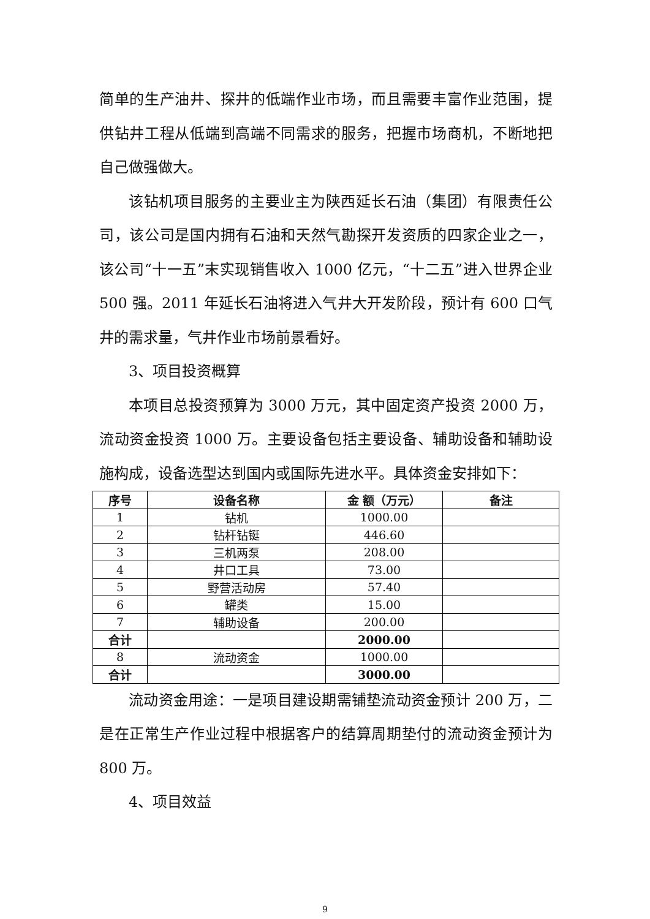简单的生产油井、探井的低端作业市场，而且需要丰富作业范围，提供钻井工程从低端到高端不同需求的服务，把握市场商机，不断地把自己做强做大。
该钻机项目服务的主要业主为陕西延长石油（集团）有限责任公司，该公司是国内拥有石油和天然气勘探开发资质的四家企业之一，该公司“十一五”末实现销售收入 1000 亿元，“十二五”进入世界企业 500 强。2011 年延长石油将进入气井大开发阶段，预计有 600 口气井的需求量，气井作业市场前景看好。
3、项目投资概算
本项目总投资预算为 3000 万元，其中固定资产投资 2000 万，流动资金投资 1000 万。主要设备包括主要设备、辅助设备和辅助设施构成，设备选型达到国内或国际先进水平。具体资金安排如下：
| 序号 | 设备名称 | 金 额（万元） | 备注 |
| --- | --- | --- | --- |
| 1 | 钻机 | 1000.00 | |
| 2 | 钻杆钻铤 | 446.60 | |
| 3 | 三机两泵 | 208.00 | |
| 4 | 井口工具 | 73.00 | |
| 5 | 野营活动房 | 57.40 | |
| 6 | 罐类 | 15.00 | |
| 7 | 辅助设备 | 200.00 | |
| 合计 | | 2000.00 | |
| 8 | 流动资金 | 1000.00 | |
| 合计 | | 3000.00 | |
流动资金用途：一是项目建设期需铺垫流动资金预计 200 万，二是在正常生产作业过程中根据客户的结算周期垫付的流动资金预计为 800 万。
4、项目效益
9